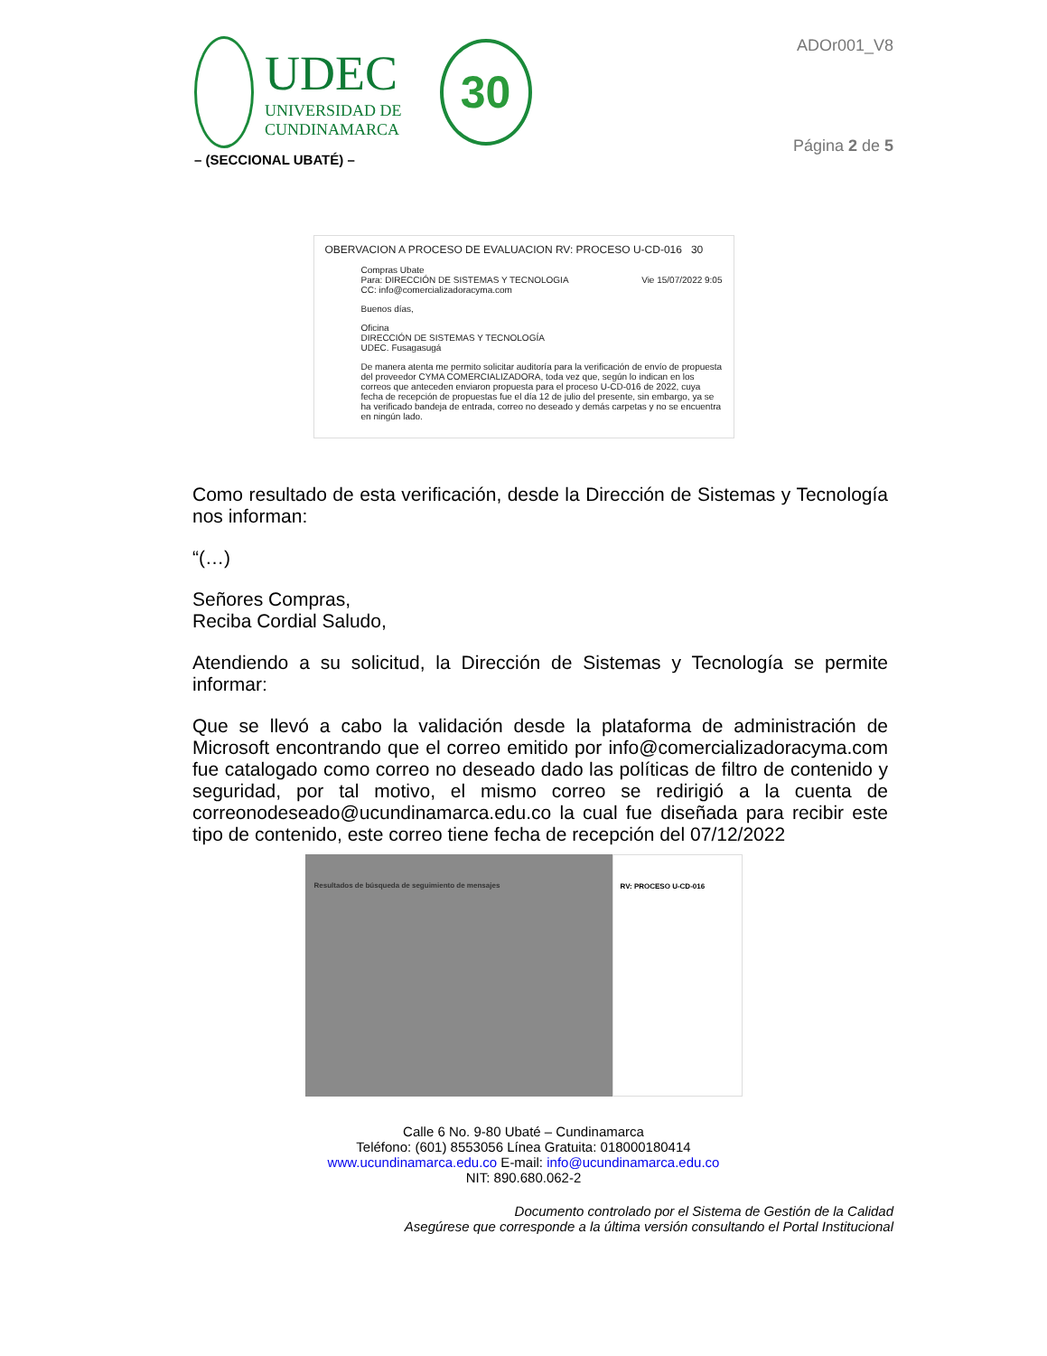UDEC
UNIVERSIDAD DE
CUNDINAMARCA
30
– (SECCIONAL UBATÉ) –
ADOr001_V8
Página 2 de 5
OBERVACION A PROCESO DE EVALUACION RV: PROCESO U-CD-016 30
Compras Ubate
Para: DIRECCIÓN DE SISTEMAS Y TECNOLOGIA Vie 15/07/2022 9:05
CC: info@comercializadoracyma.com
Buenos días,
Oficina
DIRECCIÓN DE SISTEMAS Y TECNOLOGÍA
UDEC. Fusagasugá
De manera atenta me permito solicitar auditoría para la verificación de envío de propuesta del proveedor CYMA COMERCIALIZADORA, toda vez que, según lo indican en los correos que anteceden enviaron propuesta para el proceso U-CD-016 de 2022, cuya fecha de recepción de propuestas fue el día 12 de julio del presente, sin embargo, ya se ha verificado bandeja de entrada, correo no deseado y demás carpetas y no se encuentra en ningún lado.
Como resultado de esta verificación, desde la Dirección de Sistemas y Tecnología nos informan:
“(…)
Señores Compras,
Reciba Cordial Saludo,
Atendiendo a su solicitud, la Dirección de Sistemas y Tecnología se permite informar:
Que se llevó a cabo la validación desde la plataforma de administración de Microsoft encontrando que el correo emitido por info@comercializadoracyma.com fue catalogado como correo no deseado dado las políticas de filtro de contenido y seguridad, por tal motivo, el mismo correo se redirigió a la cuenta de correonodeseado@ucundinamarca.edu.co la cual fue diseñada para recibir este tipo de contenido, este correo tiene fecha de recepción del 07/12/2022
Resultados de búsqueda de seguimiento de mensajes RV: PROCESO U-CD-016
Calle 6 No. 9-80 Ubaté – Cundinamarca
Teléfono: (601) 8553056 Línea Gratuita: 018000180414
www.ucundinamarca.edu.co E-mail: info@ucundinamarca.edu.co
NIT: 890.680.062-2
Documento controlado por el Sistema de Gestión de la Calidad
Asegúrese que corresponde a la última versión consultando el Portal Institucional